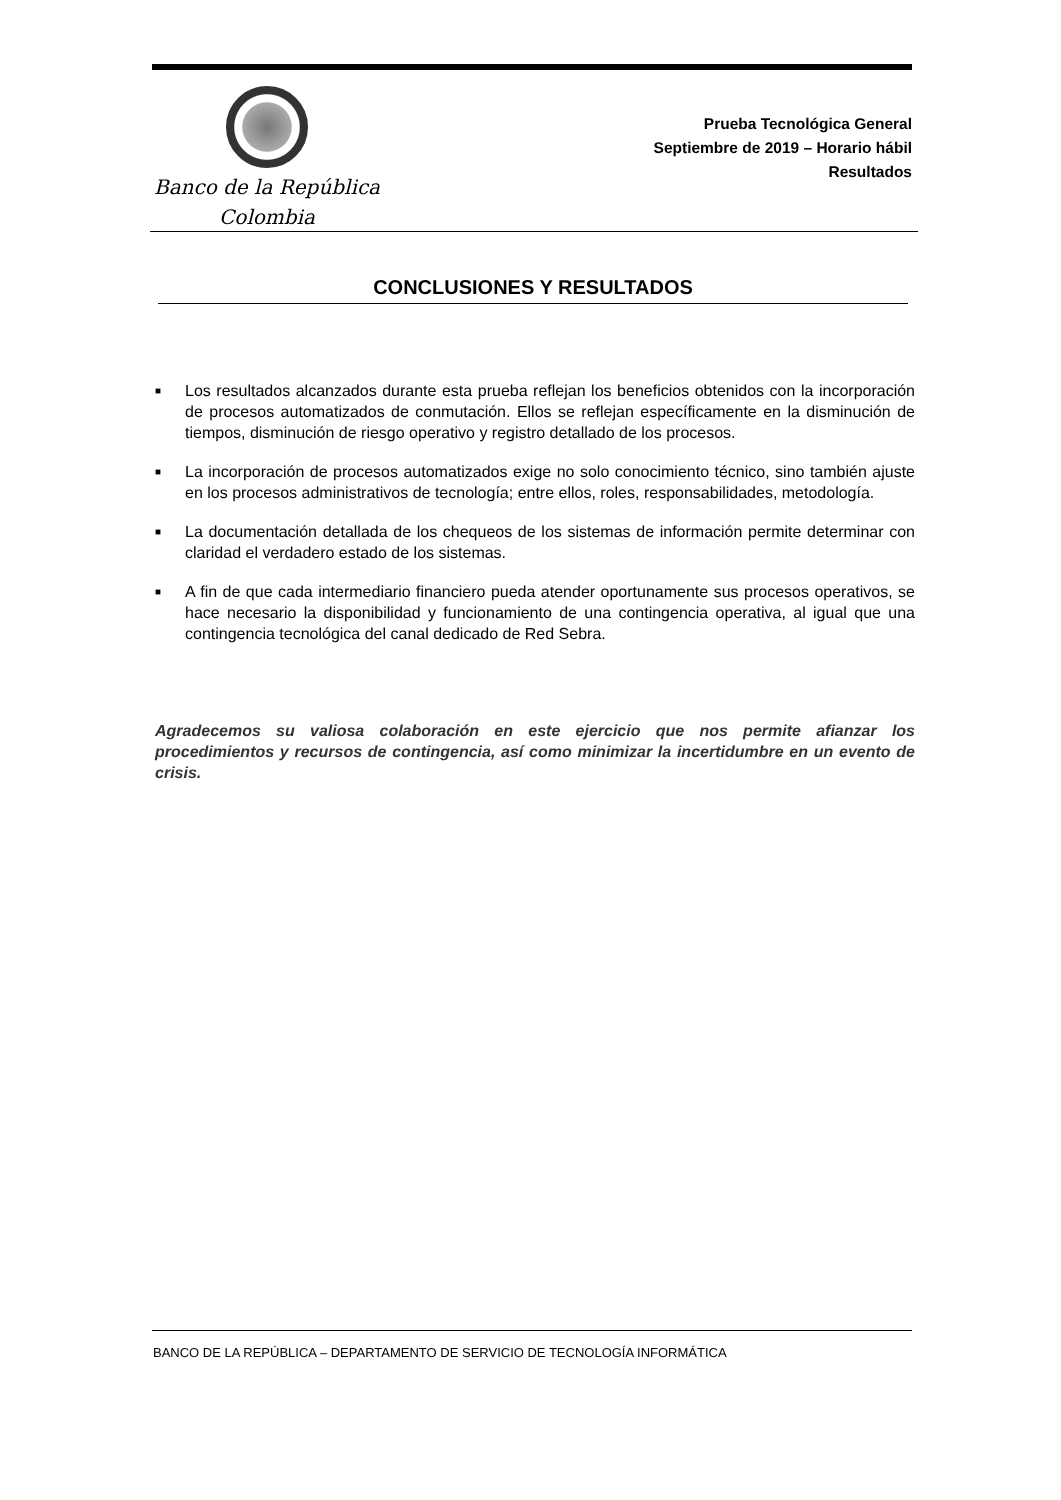Banco de la República
Colombia
Prueba Tecnológica General
Septiembre de 2019 – Horario hábil
Resultados
CONCLUSIONES Y RESULTADOS
■ Los resultados alcanzados durante esta prueba reflejan los beneficios obtenidos con la incorporación de procesos automatizados de conmutación. Ellos se reflejan específicamente en la disminución de tiempos, disminución de riesgo operativo y registro detallado de los procesos.
■ La incorporación de procesos automatizados exige no solo conocimiento técnico, sino también ajuste en los procesos administrativos de tecnología; entre ellos, roles, responsabilidades, metodología.
■ La documentación detallada de los chequeos de los sistemas de información permite determinar con claridad el verdadero estado de los sistemas.
■ A fin de que cada intermediario financiero pueda atender oportunamente sus procesos operativos, se hace necesario la disponibilidad y funcionamiento de una contingencia operativa, al igual que una contingencia tecnológica del canal dedicado de Red Sebra.
Agradecemos su valiosa colaboración en este ejercicio que nos permite afianzar los procedimientos y recursos de contingencia, así como minimizar la incertidumbre en un evento de crisis.
BANCO DE LA REPÚBLICA – DEPARTAMENTO DE SERVICIO DE TECNOLOGÍA INFORMÁTICA